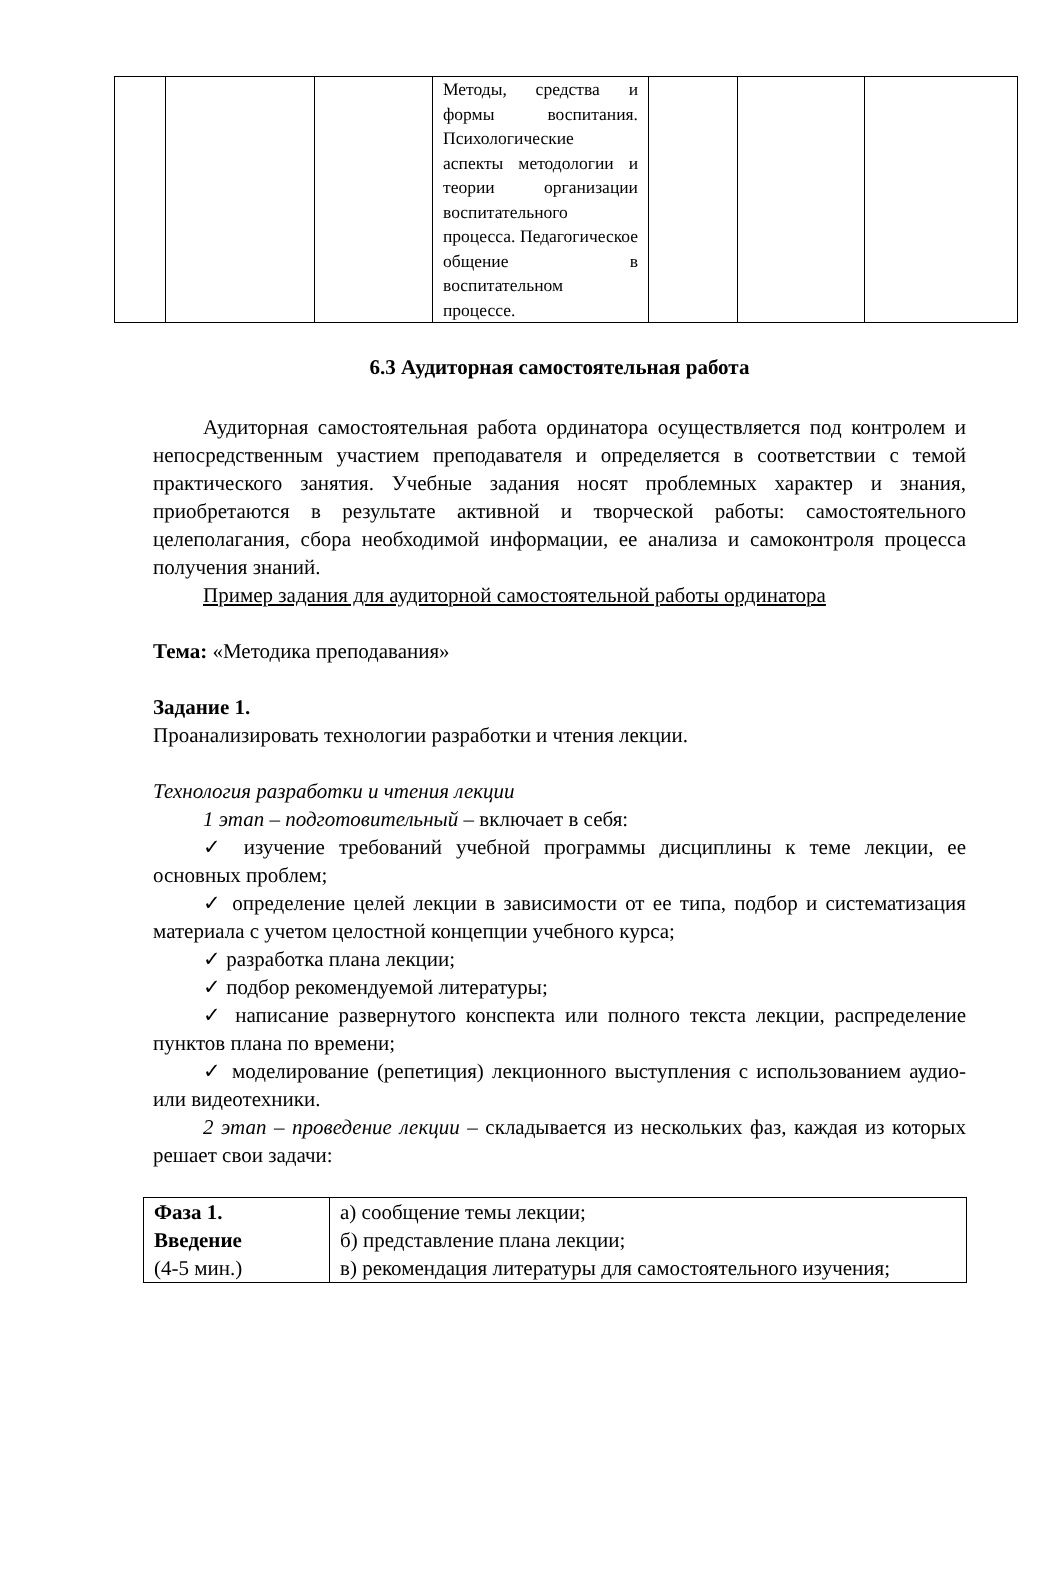| | | | Методы, средства и формы воспитания. Психологические аспекты методологии и теории организации воспитательного процесса. Педагогическое общение в воспитательном процессе. | | | |
6.3 Аудиторная самостоятельная работа
Аудиторная самостоятельная работа ординатора осуществляется под контролем и непосредственным участием преподавателя и определяется в соответствии с темой практического занятия. Учебные задания носят проблемных характер и знания, приобретаются в результате активной и творческой работы: самостоятельного целеполагания, сбора необходимой информации, ее анализа и самоконтроля процесса получения знаний.
Пример задания для аудиторной самостоятельной работы ординатора
Тема: «Методика преподавания»
Задание 1.
Проанализировать технологии разработки и чтения лекции.
Технология разработки и чтения лекции
1 этап – подготовительный – включает в себя:
✓ изучение требований учебной программы дисциплины к теме лекции, ее основных проблем;
✓ определение целей лекции в зависимости от ее типа, подбор и систематизация материала с учетом целостной концепции учебного курса;
✓ разработка плана лекции;
✓ подбор рекомендуемой литературы;
✓ написание развернутого конспекта или полного текста лекции, распределение пунктов плана по времени;
✓ моделирование (репетиция) лекционного выступления с использованием аудио- или видеотехники.
2 этап – проведение лекции – складывается из нескольких фаз, каждая из которых решает свои задачи:
| Фаза 1. Введение (4-5 мин.) | а) сообщение темы лекции; б) представление плана лекции; в) рекомендация литературы для самостоятельного изучения; |